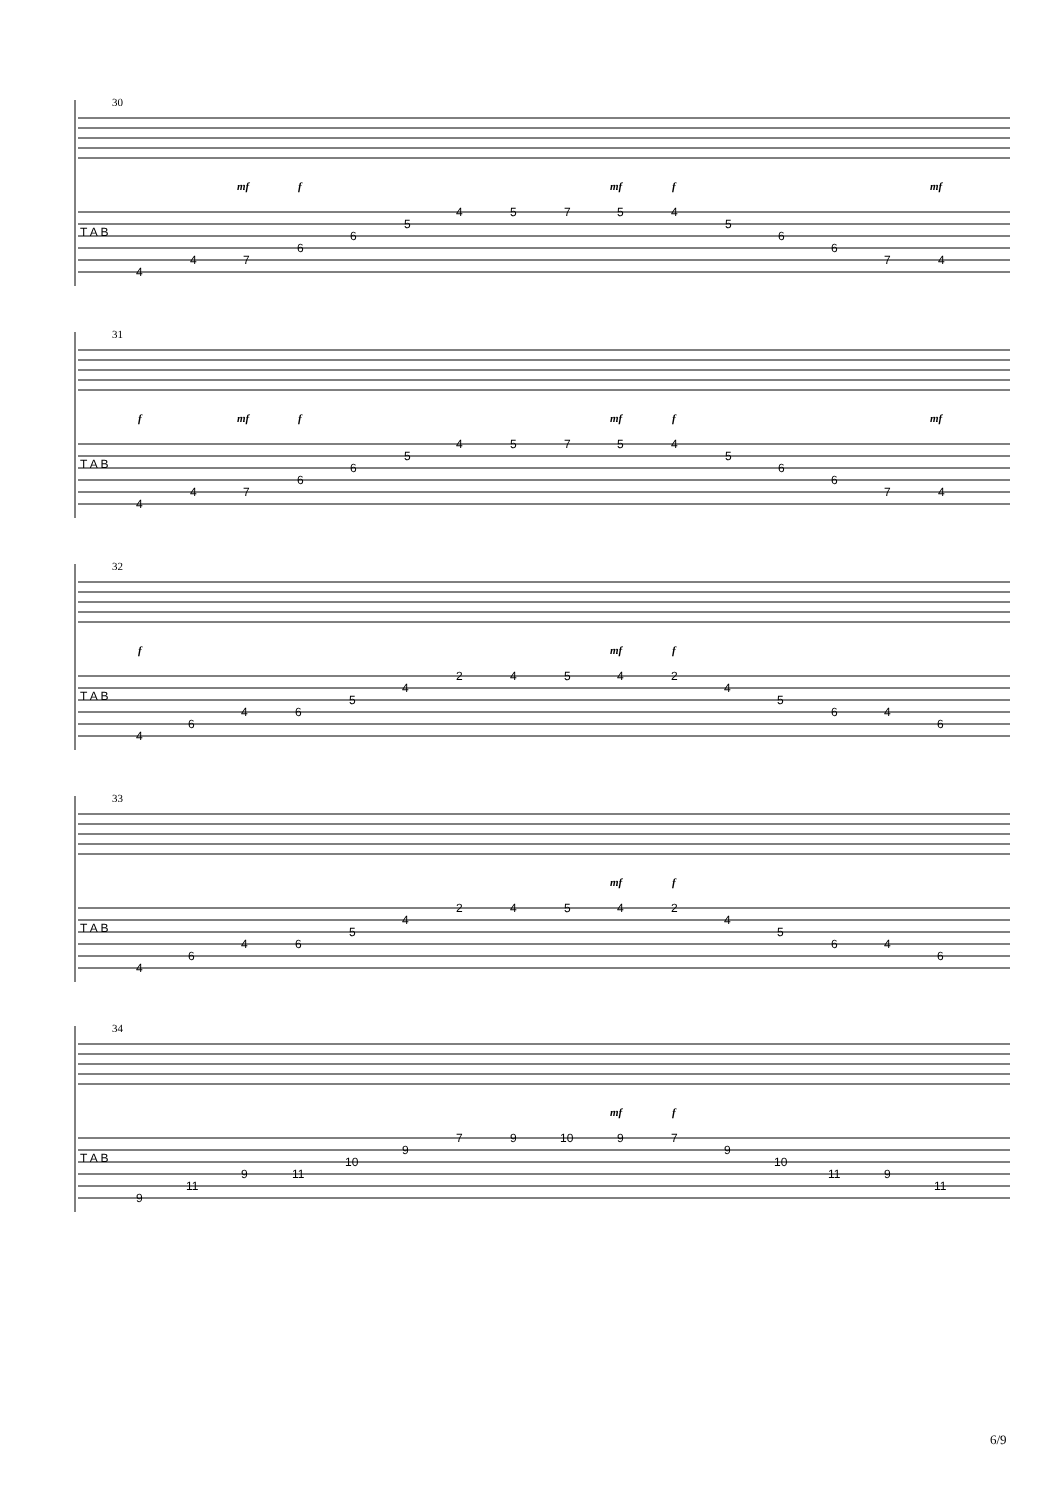30
31
32
33
34
mf
f
mf
f
mf
f
mf
f
mf
f
mf
f
mf
f
mf
f
mf
f
T A B
4
4
7
6
6
5
4
5
7
5
4
5
6
6
7
4
T A B
4
4
7
6
6
5
4
5
7
5
4
5
6
6
7
4
T A B
4
6
4
6
5
4
2
4
5
4
2
4
5
6
4
6
T A B
4
6
4
6
5
4
2
4
5
4
2
4
5
6
4
6
T A B
9
11
9
11
10
9
7
9
10
9
7
9
10
11
9
11
6/9